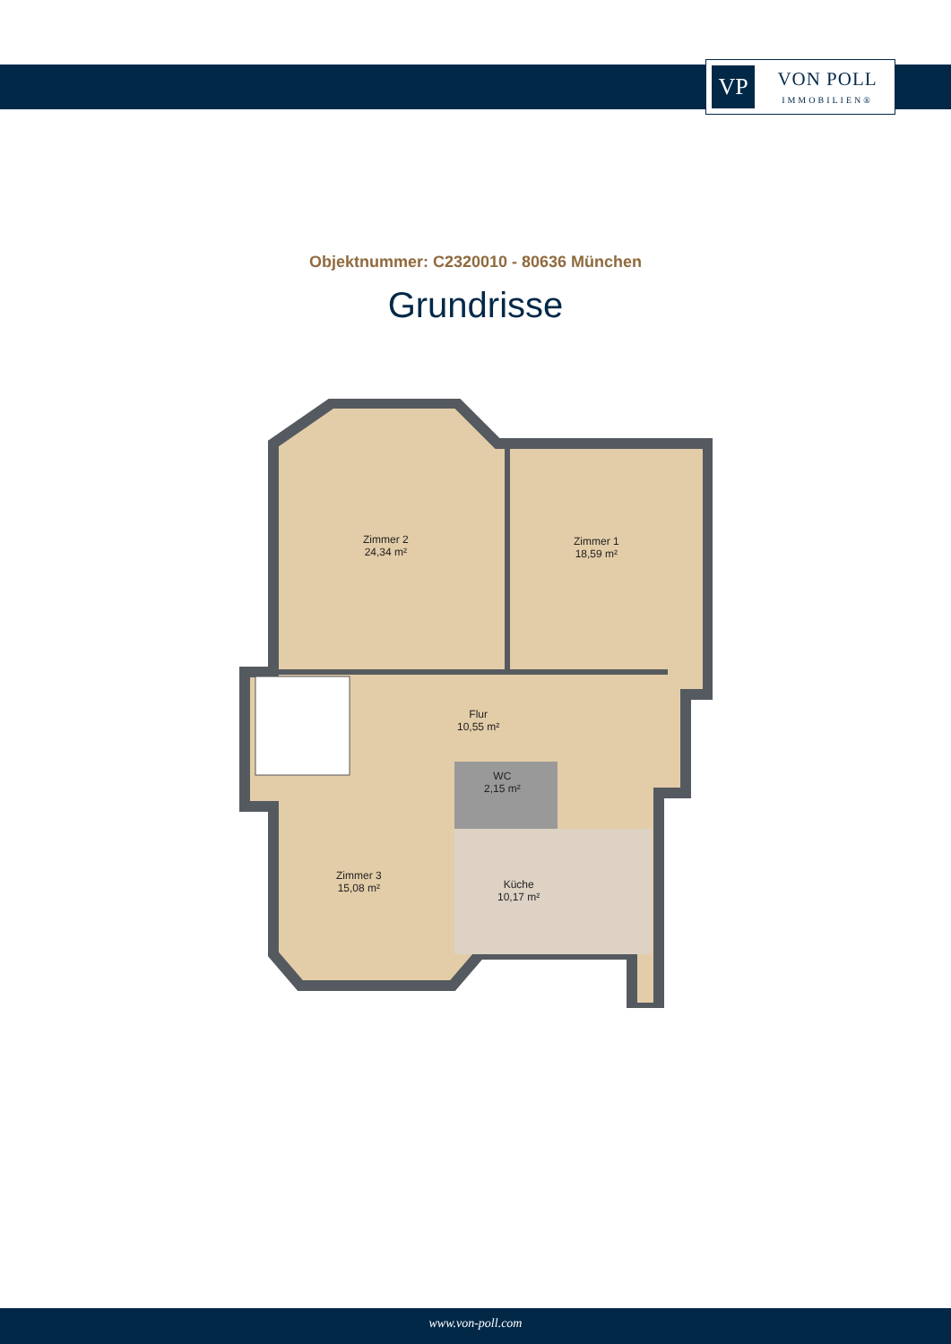VP
VON POLL
IMMOBILIEN®
Objektnummer: C2320010 - 80636 München
Grundrisse
Zimmer 2
24,34 m²
Zimmer 1
18,59 m²
Flur
10,55 m²
WC
2,15 m²
Zimmer 3
15,08 m²
Küche
10,17 m²
www.von-poll.com